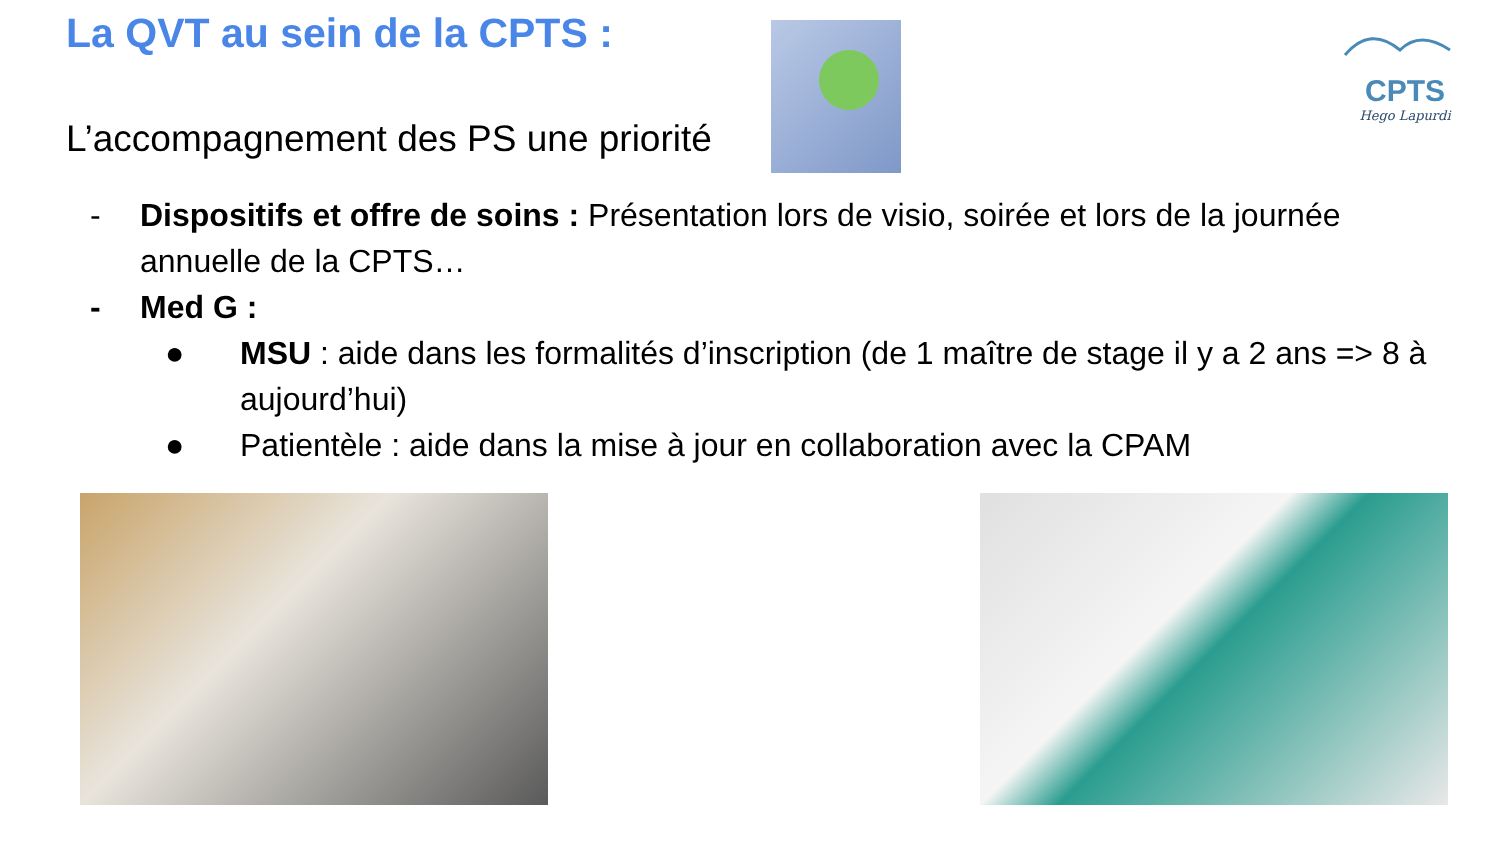La QVT au sein de la CPTS :
L’accompagnement des PS une priorité
CPTS
Hego Lapurdi
- Dispositifs et offre de soins : Présentation lors de visio, soirée et lors de la journée annuelle de la CPTS…
- Med G :
● MSU : aide dans les formalités d’inscription (de 1 maître de stage il y a 2 ans => 8 à aujourd’hui)
● Patientèle : aide dans la mise à jour en collaboration avec la CPAM